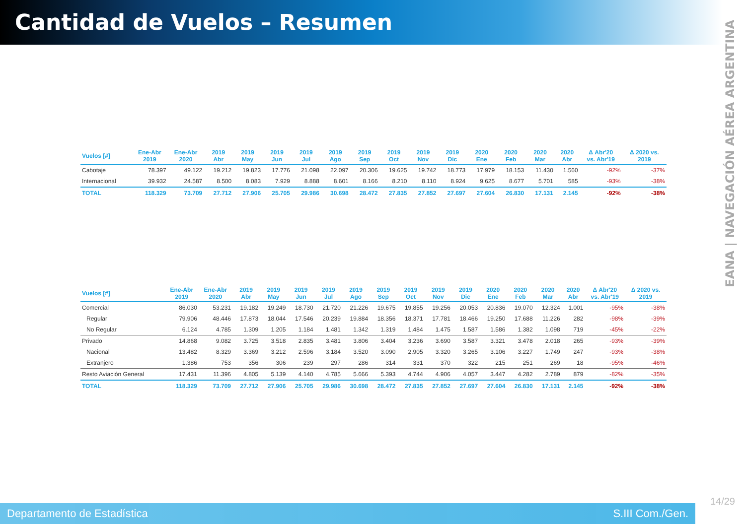Cantidad de Vuelos – Resumen
EANA | NAVEGACIÓN AÉREA ARGENTINA
| Vuelos [#] | Ene-Abr 2019 | Ene-Abr 2020 | 2019 Abr | 2019 May | 2019 Jun | 2019 Jul | 2019 Ago | 2019 Sep | 2019 Oct | 2019 Nov | 2019 Dic | 2020 Ene | 2020 Feb | 2020 Mar | 2020 Abr | Δ Abr'20 vs. Abr'19 | Δ 2020 vs. 2019 |
| --- | --- | --- | --- | --- | --- | --- | --- | --- | --- | --- | --- | --- | --- | --- | --- | --- | --- |
| Cabotaje | 78.397 | 49.122 | 19.212 | 19.823 | 17.776 | 21.098 | 22.097 | 20.306 | 19.625 | 19.742 | 18.773 | 17.979 | 18.153 | 11.430 | 1.560 | -92% | -37% |
| Internacional | 39.932 | 24.587 | 8.500 | 8.083 | 7.929 | 8.888 | 8.601 | 8.166 | 8.210 | 8.110 | 8.924 | 9.625 | 8.677 | 5.701 | 585 | -93% | -38% |
| TOTAL | 118.329 | 73.709 | 27.712 | 27.906 | 25.705 | 29.986 | 30.698 | 28.472 | 27.835 | 27.852 | 27.697 | 27.604 | 26.830 | 17.131 | 2.145 | -92% | -38% |
| Vuelos [#] | Ene-Abr 2019 | Ene-Abr 2020 | 2019 Abr | 2019 May | 2019 Jun | 2019 Jul | 2019 Ago | 2019 Sep | 2019 Oct | 2019 Nov | 2019 Dic | 2020 Ene | 2020 Feb | 2020 Mar | 2020 Abr | Δ Abr'20 vs. Abr'19 | Δ 2020 vs. 2019 |
| --- | --- | --- | --- | --- | --- | --- | --- | --- | --- | --- | --- | --- | --- | --- | --- | --- | --- |
| Comercial | 86.030 | 53.231 | 19.182 | 19.249 | 18.730 | 21.720 | 21.226 | 19.675 | 19.855 | 19.256 | 20.053 | 20.836 | 19.070 | 12.324 | 1.001 | -95% | -38% |
| Regular | 79.906 | 48.446 | 17.873 | 18.044 | 17.546 | 20.239 | 19.884 | 18.356 | 18.371 | 17.781 | 18.466 | 19.250 | 17.688 | 11.226 | 282 | -98% | -39% |
| No Regular | 6.124 | 4.785 | 1.309 | 1.205 | 1.184 | 1.481 | 1.342 | 1.319 | 1.484 | 1.475 | 1.587 | 1.586 | 1.382 | 1.098 | 719 | -45% | -22% |
| Privado | 14.868 | 9.082 | 3.725 | 3.518 | 2.835 | 3.481 | 3.806 | 3.404 | 3.236 | 3.690 | 3.587 | 3.321 | 3.478 | 2.018 | 265 | -93% | -39% |
| Nacional | 13.482 | 8.329 | 3.369 | 3.212 | 2.596 | 3.184 | 3.520 | 3.090 | 2.905 | 3.320 | 3.265 | 3.106 | 3.227 | 1.749 | 247 | -93% | -38% |
| Extranjero | 1.386 | 753 | 356 | 306 | 239 | 297 | 286 | 314 | 331 | 370 | 322 | 215 | 251 | 269 | 18 | -95% | -46% |
| Resto Aviación General | 17.431 | 11.396 | 4.805 | 5.139 | 4.140 | 4.785 | 5.666 | 5.393 | 4.744 | 4.906 | 4.057 | 3.447 | 4.282 | 2.789 | 879 | -82% | -35% |
| TOTAL | 118.329 | 73.709 | 27.712 | 27.906 | 25.705 | 29.986 | 30.698 | 28.472 | 27.835 | 27.852 | 27.697 | 27.604 | 26.830 | 17.131 | 2.145 | -92% | -38% |
Departamento de Estadística S.III Com./Gen.
14/29